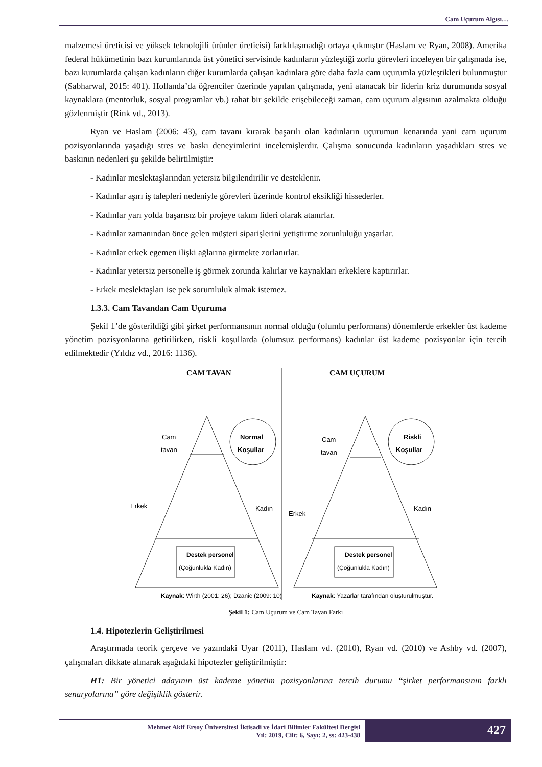Cam Uçurum Algısı…
malzemesi üreticisi ve yüksek teknolojili ürünler üreticisi) farklılaşmadığı ortaya çıkmıştır (Haslam ve Ryan, 2008). Amerika federal hükümetinin bazı kurumlarında üst yönetici servisinde kadınların yüzleştiği zorlu görevleri inceleyen bir çalışmada ise, bazı kurumlarda çalışan kadınların diğer kurumlarda çalışan kadınlara göre daha fazla cam uçurumla yüzleştikleri bulunmuştur (Sabharwal, 2015: 401). Hollanda’da öğrenciler üzerinde yapılan çalışmada, yeni atanacak bir liderin kriz durumunda sosyal kaynaklara (mentorluk, sosyal programlar vb.) rahat bir şekilde erişebileceği zaman, cam uçurum algısının azalmakta olduğu gözlenmiştir (Rink vd., 2013).
Ryan ve Haslam (2006: 43), cam tavanı kırarak başarılı olan kadınların uçurumun kenarında yani cam uçurum pozisyonlarında yaşadığı stres ve baskı deneyimlerini incelemişlerdir. Çalışma sonucunda kadınların yaşadıkları stres ve baskının nedenleri şu şekilde belirtilmiştir:
- Kadınlar meslektaşlarından yetersiz bilgilendirilir ve desteklenir.
- Kadınlar aşırı iş talepleri nedeniyle görevleri üzerinde kontrol eksikliği hissederler.
- Kadınlar yarı yolda başarısız bir projeye takım lideri olarak atanırlar.
- Kadınlar zamanından önce gelen müşteri siparişlerini yetiştirme zorunluluğu yaşarlar.
- Kadınlar erkek egemen ilişki ağlarına girmekte zorlanırlar.
- Kadınlar yetersiz personelle iş görmek zorunda kalırlar ve kaynakları erkeklere kaptırırlar.
- Erkek meslektaşları ise pek sorumluluk almak istemez.
1.3.3. Cam Tavandan Cam Uçuruma
Şekil 1’de gösterildiği gibi şirket performansının normal olduğu (olumlu performans) dönemlerde erkekler üst kademe yönetim pozisyonlarına getirilirken, riskli koşullarda (olumsuz performans) kadınlar üst kademe pozisyonlar için tercih edilmektedir (Yıldız vd., 2016: 1136).
CAM TAVAN
Normal
Koşullar
Cam
tavan
Erkek
Kadın
Destek personel
(Çoğunlukla Kadın)
Kaynak: Wirth (2001: 26); Dzanic (2009: 10)
CAM UÇURUM
Riskli
Koşullar
Cam
tavan
Erkek
Kadın
Destek personel
(Çoğunlukla Kadın)
Kaynak: Yazarlar tarafından oluşturulmuştur.
Şekil 1: Cam Uçurum ve Cam Tavan Farkı
1.4. Hipotezlerin Geliştirilmesi
Araştırmada teorik çerçeve ve yazındaki Uyar (2011), Haslam vd. (2010), Ryan vd. (2010) ve Ashby vd. (2007), çalışmaları dikkate alınarak aşağıdaki hipotezler geliştirilmiştir:
H1: Bir yönetici adayının üst kademe yönetim pozisyonlarına tercih durumu “şirket performansının farklı senaryolarına” göre değişiklik gösterir.
Mehmet Akif Ersoy Üniversitesi İktisadi ve İdari Bilimler Fakültesi Dergisi
Yıl: 2019, Cilt: 6, Sayı: 2, ss: 423-438
427